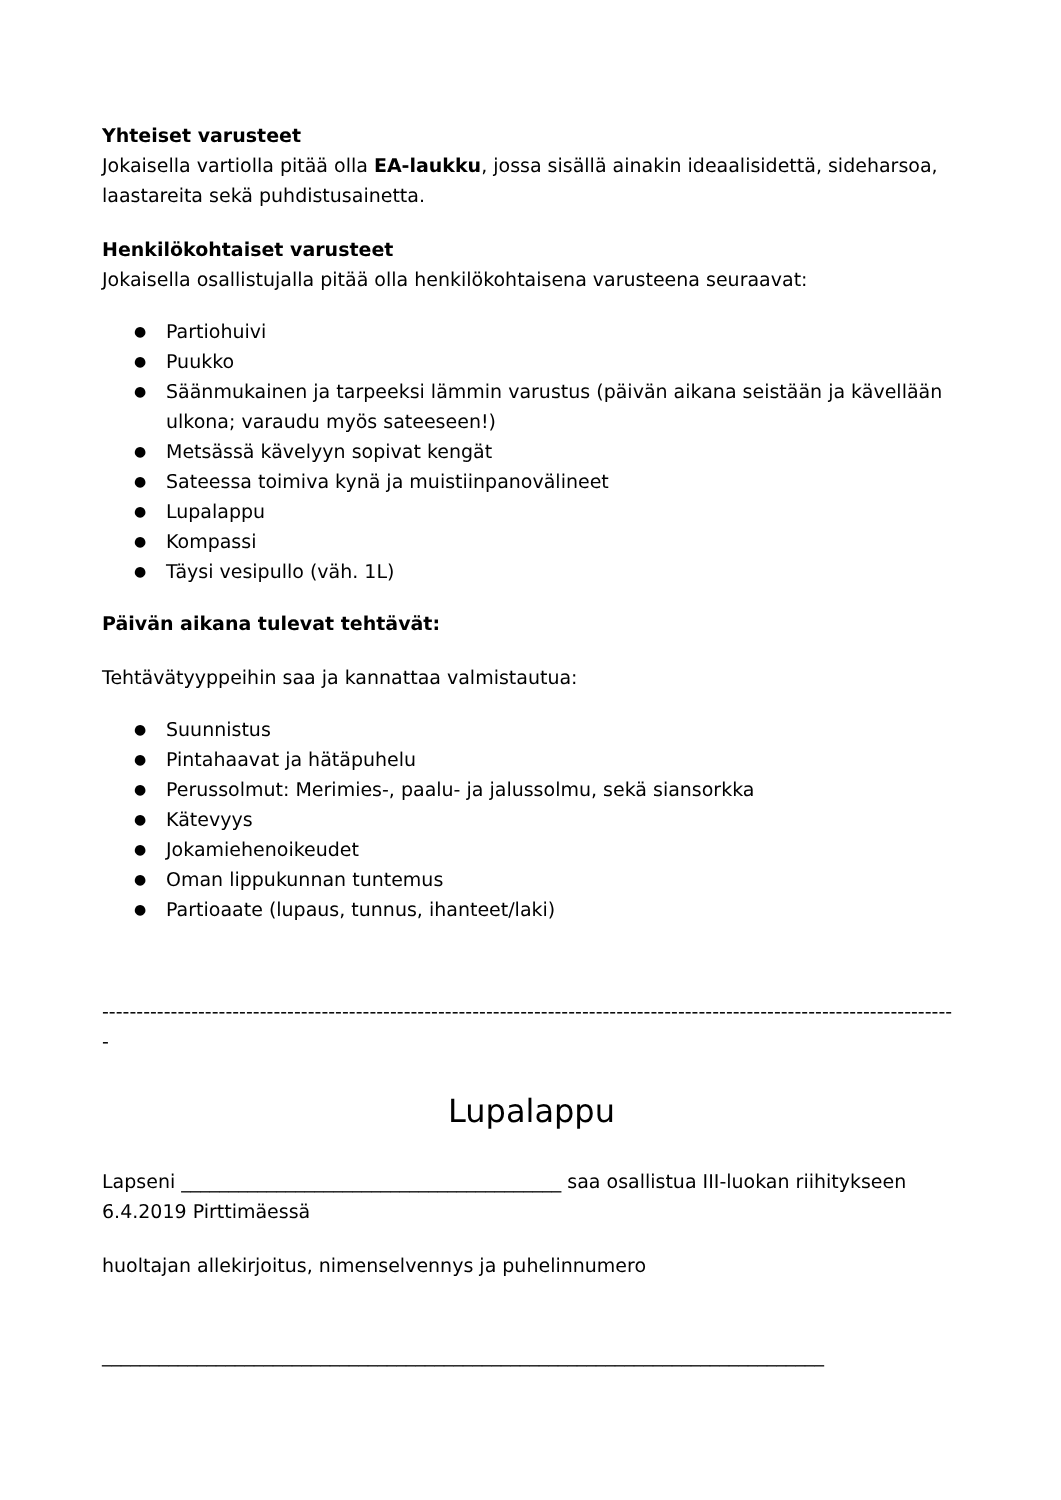Yhteiset varusteet
Jokaisella vartiolla pitää olla EA-laukku, jossa sisällä ainakin ideaalisidettä, sideharsoa, laastareita sekä puhdistusainetta.
Henkilökohtaiset varusteet
Jokaisella osallistujalla pitää olla henkilökohtaisena varusteena seuraavat:
● Partiohuivi
● Puukko
● Säänmukainen ja tarpeeksi lämmin varustus (päivän aikana seistään ja kävellään ulkona; varaudu myös sateeseen!)
● Metsässä kävelyyn sopivat kengät
● Sateessa toimiva kynä ja muistiinpanovälineet
● Lupalappu
● Kompassi
● Täysi vesipullo (väh. 1L)
Päivän aikana tulevat tehtävät:
Tehtävätyyppeihin saa ja kannattaa valmistautua:
● Suunnistus
● Pintahaavat ja hätäpuhelu
● Perussolmut: Merimies-, paalu- ja jalussolmu, sekä siansorkka
● Kätevyys
● Jokamiehenoikeudet
● Oman lippukunnan tuntemus
● Partioaate (lupaus, tunnus, ihanteet/laki)
----------------------------------------------------------------------------------------------------------------------------
-
Lupalappu
Lapseni ________________________________________ saa osallistua III-luokan riihitykseen 6.4.2019 Pirttimäessä
huoltajan allekirjoitus, nimenselvennys ja puhelinnumero
____________________________________________________________________________